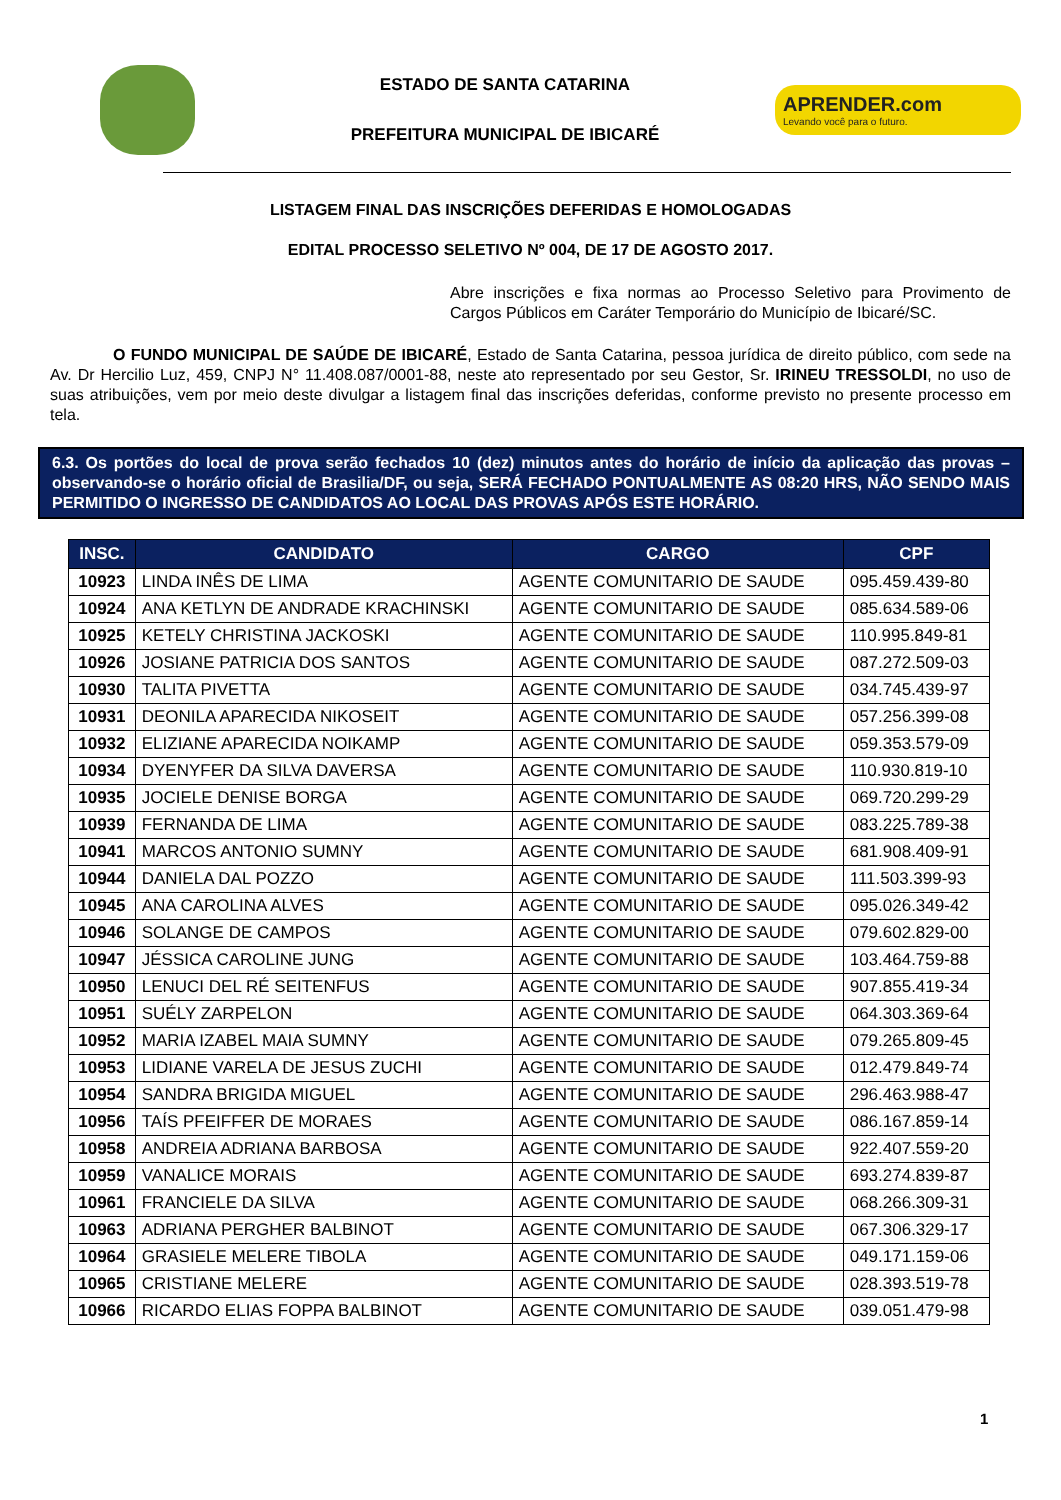ESTADO DE SANTA CATARINA
PREFEITURA MUNICIPAL DE IBICARÉ
APRENDER.com
Levando você para o futuro.
LISTAGEM FINAL DAS INSCRIÇÕES DEFERIDAS E HOMOLOGADAS
EDITAL PROCESSO SELETIVO Nº 004, DE 17 DE AGOSTO 2017.
Abre inscrições e fixa normas ao Processo Seletivo para Provimento de Cargos Públicos em Caráter Temporário do Município de Ibicaré/SC.
O FUNDO MUNICIPAL DE SAÚDE DE IBICARÉ, Estado de Santa Catarina, pessoa jurídica de direito público, com sede na Av. Dr Hercilio Luz, 459, CNPJ N° 11.408.087/0001-88, neste ato representado por seu Gestor, Sr. IRINEU TRESSOLDI, no uso de suas atribuições, vem por meio deste divulgar a listagem final das inscrições deferidas, conforme previsto no presente processo em tela.
6.3. Os portões do local de prova serão fechados 10 (dez) minutos antes do horário de início da aplicação das provas – observando-se o horário oficial de Brasilia/DF, ou seja, SERÁ FECHADO PONTUALMENTE AS 08:20 HRS, NÃO SENDO MAIS PERMITIDO O INGRESSO DE CANDIDATOS AO LOCAL DAS PROVAS APÓS ESTE HORÁRIO.
| INSC. | CANDIDATO | CARGO | CPF |
| --- | --- | --- | --- |
| 10923 | LINDA INÊS DE LIMA | AGENTE COMUNITARIO DE SAUDE | 095.459.439-80 |
| 10924 | ANA KETLYN DE ANDRADE KRACHINSKI | AGENTE COMUNITARIO DE SAUDE | 085.634.589-06 |
| 10925 | KETELY CHRISTINA JACKOSKI | AGENTE COMUNITARIO DE SAUDE | 110.995.849-81 |
| 10926 | JOSIANE PATRICIA DOS SANTOS | AGENTE COMUNITARIO DE SAUDE | 087.272.509-03 |
| 10930 | TALITA PIVETTA | AGENTE COMUNITARIO DE SAUDE | 034.745.439-97 |
| 10931 | DEONILA APARECIDA NIKOSEIT | AGENTE COMUNITARIO DE SAUDE | 057.256.399-08 |
| 10932 | ELIZIANE APARECIDA NOIKAMP | AGENTE COMUNITARIO DE SAUDE | 059.353.579-09 |
| 10934 | DYENYFER DA SILVA DAVERSA | AGENTE COMUNITARIO DE SAUDE | 110.930.819-10 |
| 10935 | JOCIELE DENISE BORGA | AGENTE COMUNITARIO DE SAUDE | 069.720.299-29 |
| 10939 | FERNANDA DE LIMA | AGENTE COMUNITARIO DE SAUDE | 083.225.789-38 |
| 10941 | MARCOS ANTONIO SUMNY | AGENTE COMUNITARIO DE SAUDE | 681.908.409-91 |
| 10944 | DANIELA DAL POZZO | AGENTE COMUNITARIO DE SAUDE | 111.503.399-93 |
| 10945 | ANA CAROLINA ALVES | AGENTE COMUNITARIO DE SAUDE | 095.026.349-42 |
| 10946 | SOLANGE DE CAMPOS | AGENTE COMUNITARIO DE SAUDE | 079.602.829-00 |
| 10947 | JÉSSICA CAROLINE JUNG | AGENTE COMUNITARIO DE SAUDE | 103.464.759-88 |
| 10950 | LENUCI DEL RÉ SEITENFUS | AGENTE COMUNITARIO DE SAUDE | 907.855.419-34 |
| 10951 | SUÉLY ZARPELON | AGENTE COMUNITARIO DE SAUDE | 064.303.369-64 |
| 10952 | MARIA IZABEL MAIA SUMNY | AGENTE COMUNITARIO DE SAUDE | 079.265.809-45 |
| 10953 | LIDIANE VARELA DE JESUS ZUCHI | AGENTE COMUNITARIO DE SAUDE | 012.479.849-74 |
| 10954 | SANDRA BRIGIDA MIGUEL | AGENTE COMUNITARIO DE SAUDE | 296.463.988-47 |
| 10956 | TAÍS PFEIFFER DE MORAES | AGENTE COMUNITARIO DE SAUDE | 086.167.859-14 |
| 10958 | ANDREIA ADRIANA BARBOSA | AGENTE COMUNITARIO DE SAUDE | 922.407.559-20 |
| 10959 | VANALICE MORAIS | AGENTE COMUNITARIO DE SAUDE | 693.274.839-87 |
| 10961 | FRANCIELE DA SILVA | AGENTE COMUNITARIO DE SAUDE | 068.266.309-31 |
| 10963 | ADRIANA PERGHER BALBINOT | AGENTE COMUNITARIO DE SAUDE | 067.306.329-17 |
| 10964 | GRASIELE MELERE TIBOLA | AGENTE COMUNITARIO DE SAUDE | 049.171.159-06 |
| 10965 | CRISTIANE MELERE | AGENTE COMUNITARIO DE SAUDE | 028.393.519-78 |
| 10966 | RICARDO ELIAS FOPPA BALBINOT | AGENTE COMUNITARIO DE SAUDE | 039.051.479-98 |
1